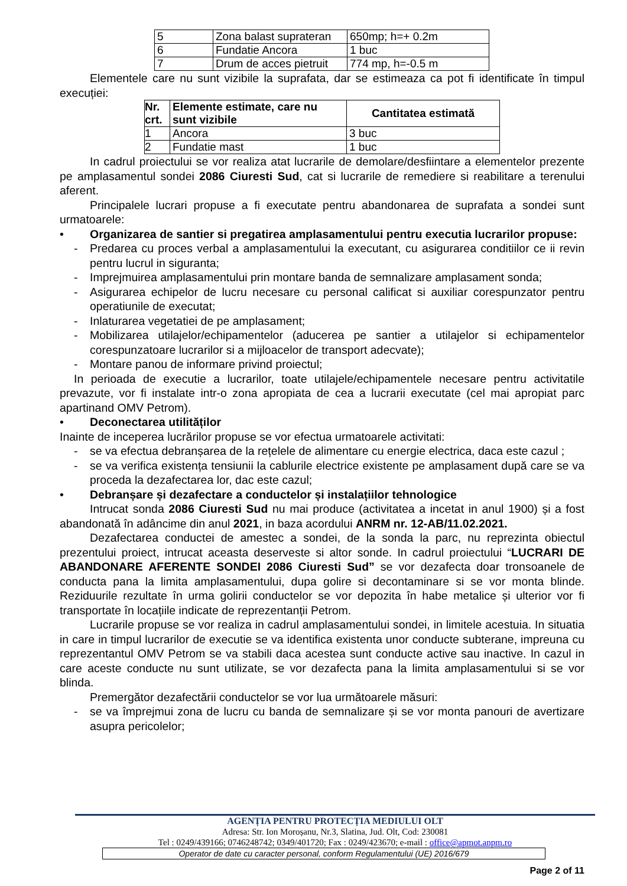| 5 | Zona balast suprateran | 650mp; h=+ 0.2m |
| 6 | Fundatie Ancora | 1 buc |
| 7 | Drum de acces pietruit | 774 mp, h=-0.5 m |
Elementele care nu sunt vizibile la suprafata, dar se estimeaza ca pot fi identificate în timpul execuției:
| Nr. crt. | Elemente estimate, care nu sunt vizibile | Cantitatea estimată |
| --- | --- | --- |
| 1 | Ancora | 3 buc |
| 2 | Fundatie mast | 1 buc |
In cadrul proiectului se vor realiza atat lucrarile de demolare/desfiintare a elementelor prezente pe amplasamentul sondei 2086 Ciuresti Sud, cat si lucrarile de remediere si reabilitare a terenului aferent.
Principalele lucrari propuse a fi executate pentru abandonarea de suprafata a sondei sunt urmatoarele:
• Organizarea de santier si pregatirea amplasamentului pentru executia lucrarilor propuse:
- Predarea cu proces verbal a amplasamentului la executant, cu asigurarea conditiilor ce ii revin pentru lucrul in siguranta;
- Imprejmuirea amplasamentului prin montare banda de semnalizare amplasament sonda;
- Asigurarea echipelor de lucru necesare cu personal calificat si auxiliar corespunzator pentru operatiunile de executat;
- Inlaturarea vegetatiei de pe amplasament;
- Mobilizarea utilajelor/echipamentelor (aducerea pe santier a utilajelor si echipamentelor corespunzatoare lucrarilor si a mijloacelor de transport adecvate);
- Montare panou de informare privind proiectul;
In perioada de executie a lucrarilor, toate utilajele/echipamentele necesare pentru activitatile prevazute, vor fi instalate intr-o zona apropiata de cea a lucrarii executate (cel mai apropiat parc apartinand OMV Petrom).
• Deconectarea utilităților
Inainte de inceperea lucrărilor propuse se vor efectua urmatoarele activitati:
- se va efectua debranșarea de la rețelele de alimentare cu energie electrica, daca este cazul ;
- se va verifica existența tensiunii la cablurile electrice existente pe amplasament după care se va proceda la dezafectarea lor, dac este cazul;
• Debranșare și dezafectare a conductelor și instalațiilor tehnologice
Intrucat sonda 2086 Ciuresti Sud nu mai produce (activitatea a incetat in anul 1900) și a fost abandonată în adâncime din anul 2021, in baza acordului ANRM nr. 12-AB/11.02.2021.
Dezafectarea conductei de amestec a sondei, de la sonda la parc, nu reprezinta obiectul prezentului proiect, intrucat aceasta deserveste si altor sonde. In cadrul proiectului “LUCRARI DE ABANDONARE AFERENTE SONDEI 2086 Ciuresti Sud” se vor dezafecta doar tronsoanele de conducta pana la limita amplasamentului, dupa golire si decontaminare si se vor monta blinde. Reziduurile rezultate în urma golirii conductelor se vor depozita în habe metalice și ulterior vor fi transportate în locațiile indicate de reprezentanții Petrom.
Lucrarile propuse se vor realiza in cadrul amplasamentului sondei, in limitele acestuia. In situatia in care in timpul lucrarilor de executie se va identifica existenta unor conducte subterane, impreuna cu reprezentantul OMV Petrom se va stabili daca acestea sunt conducte active sau inactive. In cazul in care aceste conducte nu sunt utilizate, se vor dezafecta pana la limita amplasamentului si se vor blinda.
Premergător dezafectării conductelor se vor lua următoarele măsuri:
- se va împrejmui zona de lucru cu banda de semnalizare și se vor monta panouri de avertizare asupra pericolelor;
AGENȚIA PENTRU PROTECȚIA MEDIULUI OLT
Adresa: Str. Ion Moroșanu, Nr.3, Slatina, Jud. Olt, Cod: 230081
Tel : 0249/439166; 0746248742; 0349/401720; Fax : 0249/423670; e-mail : office@apmot.anpm.ro
Operator de date cu caracter personal, conform Regulamentului (UE) 2016/679
Page 2 of 11